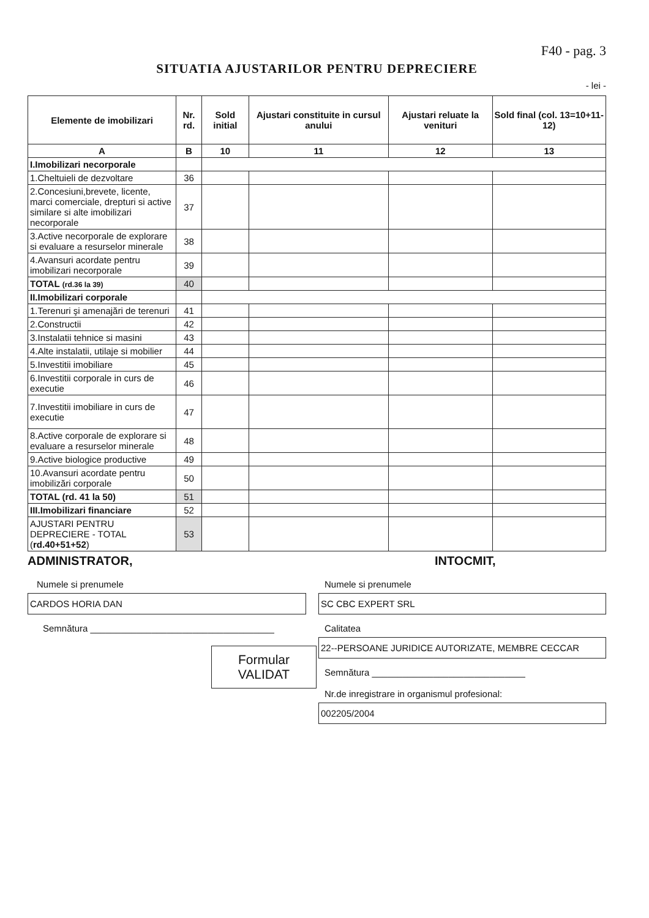F40 - pag. 3
SITUATIA AJUSTARILOR PENTRU DEPRECIERE
- lei -
| Elemente de imobilizari | Nr. rd. | Sold initial | Ajustari constituite in cursul anului | Ajustari reluate la venituri | Sold final (col. 13=10+11-12) |
| --- | --- | --- | --- | --- | --- |
| A | B | 10 | 11 | 12 | 13 |
| I.Imobilizari necorporale | | | | | |
| 1.Cheltuieli de dezvoltare | 36 | | | | |
| 2.Concesiuni,brevete, licente, marci comerciale, drepturi si active similare si alte imobilizari necorporale | 37 | | | | |
| 3.Active necorporale de explorare si evaluare a resurselor minerale | 38 | | | | |
| 4.Avansuri acordate pentru imobilizari necorporale | 39 | | | | |
| TOTAL (rd.36 la 39) | 40 | | | | |
| II.Imobilizari corporale | | | | | |
| 1.Terenuri şi amenajări de terenuri | 41 | | | | |
| 2.Constructii | 42 | | | | |
| 3.Instalatii tehnice si masini | 43 | | | | |
| 4.Alte instalatii, utilaje si mobilier | 44 | | | | |
| 5.Investitii imobiliare | 45 | | | | |
| 6.Investitii corporale in curs de executie | 46 | | | | |
| 7.Investitii imobiliare in curs de executie | 47 | | | | |
| 8.Active corporale de explorare si evaluare a resurselor minerale | 48 | | | | |
| 9.Active biologice productive | 49 | | | | |
| 10.Avansuri acordate pentru imobilizări corporale | 50 | | | | |
| TOTAL (rd. 41 la 50) | 51 | | | | |
| III.Imobilizari financiare | 52 | | | | |
| AJUSTARI PENTRU DEPRECIERE - TOTAL ( rd.40+51+52 ) | 53 | | | | |
ADMINISTRATOR,
Numele si prenumele
CARDOS HORIA DAN
Semnătura ____________________________________
Formular VALIDAT
INTOCMIT,
Numele si prenumele
SC CBC EXPERT SRL
Calitatea
22--PERSOANE JURIDICE AUTORIZATE, MEMBRE CECCAR
Semnătura ______________________________
Nr.de inregistrare in organismul profesional:
002205/2004